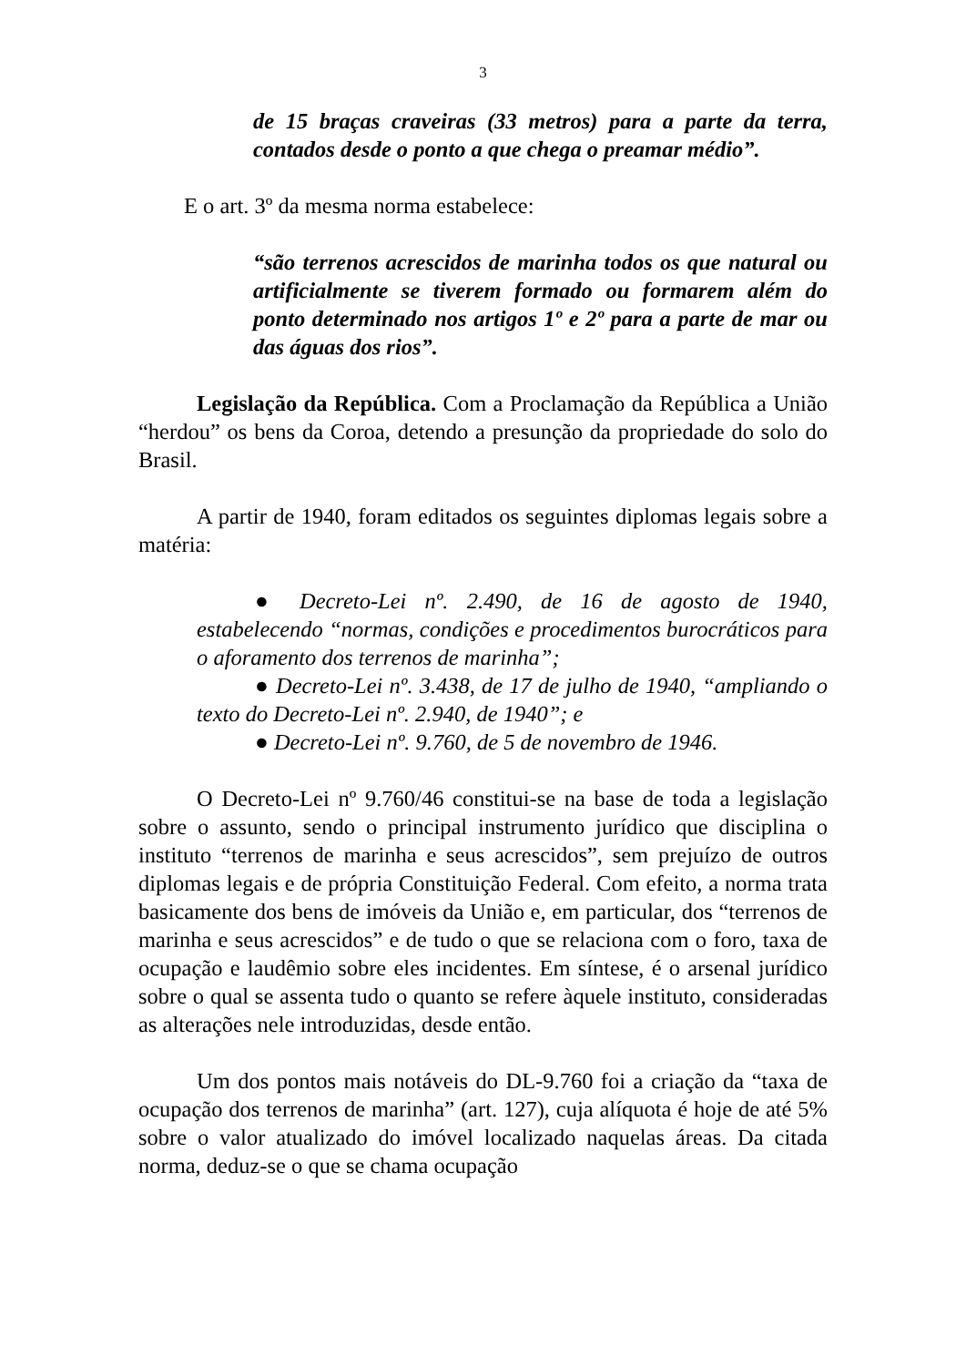3
de 15 braças craveiras (33 metros) para a parte da terra, contados desde o ponto a que chega o preamar médio”.
E o art. 3º da mesma norma estabelece:
“são terrenos acrescidos de marinha todos os que natural ou artificialmente se tiverem formado ou formarem além do ponto determinado nos artigos 1º e 2º para a parte de mar ou das águas dos rios”.
Legislação da República. Com a Proclamação da República a União “herdou” os bens da Coroa, detendo a presunção da propriedade do solo do Brasil.
A partir de 1940, foram editados os seguintes diplomas legais sobre a matéria:
● Decreto-Lei nº. 2.490, de 16 de agosto de 1940, estabelecendo “normas, condições e procedimentos burocráticos para o aforamento dos terrenos de marinha”;
● Decreto-Lei nº. 3.438, de 17 de julho de 1940, “ampliando o texto do Decreto-Lei nº. 2.940, de 1940”; e
● Decreto-Lei nº. 9.760, de 5 de novembro de 1946.
O Decreto-Lei nº 9.760/46 constitui-se na base de toda a legislação sobre o assunto, sendo o principal instrumento jurídico que disciplina o instituto “terrenos de marinha e seus acrescidos”, sem prejuízo de outros diplomas legais e de própria Constituição Federal. Com efeito, a norma trata basicamente dos bens de imóveis da União e, em particular, dos “terrenos de marinha e seus acrescidos” e de tudo o que se relaciona com o foro, taxa de ocupação e laudêmio sobre eles incidentes. Em síntese, é o arsenal jurídico sobre o qual se assenta tudo o quanto se refere àquele instituto, consideradas as alterações nele introduzidas, desde então.
Um dos pontos mais notáveis do DL-9.760 foi a criação da “taxa de ocupação dos terrenos de marinha” (art. 127), cuja alíquota é hoje de até 5% sobre o valor atualizado do imóvel localizado naquelas áreas. Da citada norma, deduz-se o que se chama ocupação